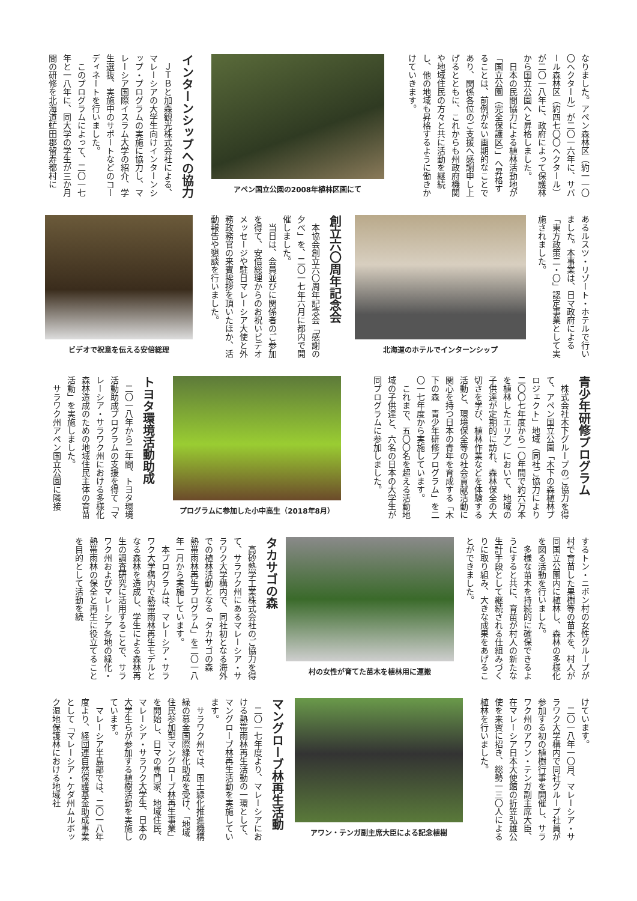なりました。アペン森林区（約一一〇〇ヘクタール）が二〇一六年に、サバール森林区（約四七〇〇ヘクタール）が二〇一八年に、政府によって保護林から国立公園へと昇格しました。
　日本の民間協力による植林活動地が「国立公園（完全保護区）」へ昇格することは、前例がない画期的なことであり、関係各位のご支援へ感謝申し上げるとともに、これからも州政府機関や地域住民の方々と共に活動を継続し、他の地域も昇格するように働きかけていきます。
アペン国立公園の2008年植林区画にて
インターンシップへの協力
　ＪＴＢと加森観光株式会社による、マレーシアの大学生向けインターンシップ・プログラムの実施に協力し、マレーシア国際イスラム大学の紹介、学生選抜、実施中のサポートなどのコーディネートを行いました。
　このプログラムによって、二〇一七年と一八年に、同大学の学生が三か月間の研修を北海道虻田郡留寿都村に
あるルスツ・リゾート・ホテルで行いました。本事業は、日マ政府による「東方政策二・〇」認定事業として実施されました。
北海道のホテルでインターンシップ
創立六〇周年記念会
　本協会創立六〇周年記念会「感謝の夕べ」を、二〇一七年六月に都内で開催しました。
　当日は、会員並びに関係者のご参加を得て、安倍総理からのお祝いビデオメッセージや駐日マレーシア大使と外務政務官の来賓挨拶を頂いたほか、活動報告や懇談を行いました。
ビデオで祝意を伝える安倍総理
青少年研修プログラム
　株式会社木下グループのご協力を得て、アペン国立公園「木下の森植林プロジェクト」地域（同社ご協力により二〇〇七年度から一〇年間で約六万本を植林したエリア）において、地域の子供達が定期的に訪れ、森林保全の大切さを学び、植林作業などを体験する活動と、環境保全等の社会貢献活動に関心を持つ日本の青年を育成する「木下の森　青少年研修プログラム」を二〇一七年度から実施しています。
　これまで、五〇〇名を超える活動地域の子供達と、六名の日本の大学生が同プログラムに参加しました。
プログラムに参加した小中高生（2018年8月）
トヨタ環境活動助成
　二〇一八年から二年間、トヨタ環境活動助成プログラムの支援を得て「マレーシア・サラワク州における多様化森林造成のための地域住民主体の育苗活動」を実施しました。
　サラワク州アペン国立公園に隣接
するトン・ニボン村の女性グループが村で育苗した果樹等の苗木を、村人が同国立公園内に植林し、森林の多様化を図る活動を行いました。
　多様な苗木を持続的に確保できるようにすると共に、育苗が村人の新たな生計手段として継続される仕組みづくりに取り組み、大きな成果をあげることができました。
村の女性が育てた苗木を植林用に運搬
タカサゴの森
　高砂熱学工業株式会社のご協力を得て、サラワク州にあるマレーシア・サラワク大学構内で、同社初となる海外での植林活動となる「タカサゴの森　熱帯雨林再生プログラム」を二〇一八年一月から実施しています。
　本プログラムは、マレーシア・サラワク大学構内で熱帯雨林再生モデルとなる森林を造成し、学生による森林再生の調査研究に活用することで、サラワク州およびマレーシア各地の緑化・熱帯雨林の保全と再生に役立てることを目的として活動を続
けています。
　二〇一八年一〇月、マレーシア・サラワク大学構内で同社グループ社員が参加する初の植樹行事を開催し、サラワク州のアワン・テンガ副主席大臣、在マレーシア日本大使館の折笠弘雄公使を来賓に招き、総勢一三〇人による植林を行いました。
アワン・テンガ副主席大臣による記念植樹
マングローブ林再生活動
　二〇一七年度より、マレーシアにおける熱帯雨林再生活動の一環として、マングローブ林再生活動を実施しています。
　サラワク州では、国土緑化推進機構緑の募金国際緑化助成を受け、「地域住民参加型マングローブ林再生事業」を開始し、日マの専門家、地域住民、マレーシア・サラワク大学生、日本の大学生らが参加する植樹活動を実施しています。
　マレーシア半島部では、二〇一八年度より、経団連自然保護基金助成事業として「マレーシア・ケダ州ムルボック湿地保護林における地域社